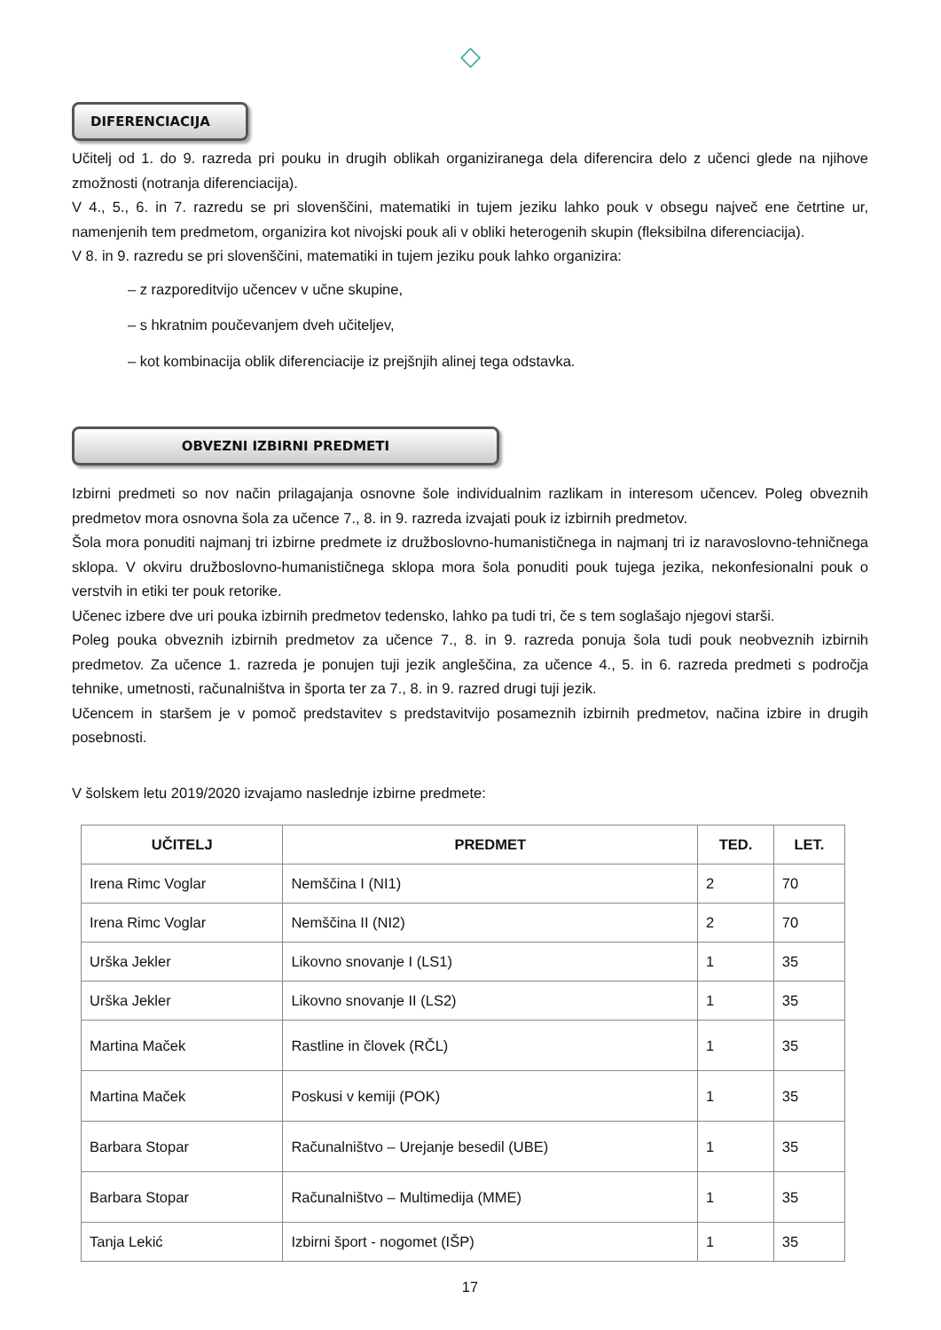◇
DIFERENCIACIJA
Učitelj od 1. do 9. razreda pri pouku in drugih oblikah organiziranega dela diferencira delo z učenci glede na njihove zmožnosti (notranja diferenciacija).
V 4., 5., 6. in 7. razredu se pri slovenščini, matematiki in tujem jeziku lahko pouk v obsegu največ ene četrtine ur, namenjenih tem predmetom, organizira kot nivojski pouk ali v obliki heterogenih skupin (fleksibilna diferenciacija).
V 8. in 9. razredu se pri slovenščini, matematiki in tujem jeziku pouk lahko organizira:
– z razporeditvijo učencev v učne skupine,
– s hkratnim poučevanjem dveh učiteljev,
– kot kombinacija oblik diferenciacije iz prejšnjih alinej tega odstavka.
OBVEZNI IZBIRNI PREDMETI
Izbirni predmeti so nov način prilagajanja osnovne šole individualnim razlikam in interesom učencev. Poleg obveznih predmetov mora osnovna šola za učence 7., 8. in 9. razreda izvajati pouk iz izbirnih predmetov.
Šola mora ponuditi najmanj tri izbirne predmete iz družboslovno-humanističnega in najmanj tri iz naravoslovno-tehničnega sklopa. V okviru družboslovno-humanističnega sklopa mora šola ponuditi pouk tujega jezika, nekonfesionalni pouk o verstvih in etiki ter pouk retorike.
Učenec izbere dve uri pouka izbirnih predmetov tedensko, lahko pa tudi tri, če s tem soglašajo njegovi starši.
Poleg pouka obveznih izbirnih predmetov za učence 7., 8. in 9. razreda ponuja šola tudi pouk neobveznih izbirnih predmetov. Za učence 1. razreda je ponujen tuji jezik angleščina, za učence 4., 5. in 6. razreda predmeti s področja tehnike, umetnosti, računalništva in športa ter za 7., 8. in 9. razred drugi tuji jezik.
Učencem in staršem je v pomoč predstavitev s predstavitvijo posameznih izbirnih predmetov, načina izbire in drugih posebnosti.
V šolskem letu 2019/2020 izvajamo naslednje izbirne predmete:
| UČITELJ | PREDMET | TED. | LET. |
| --- | --- | --- | --- |
| Irena Rimc Voglar | Nemščina I (NI1) | 2 | 70 |
| Irena Rimc Voglar | Nemščina II (NI2) | 2 | 70 |
| Urška Jekler | Likovno snovanje I (LS1) | 1 | 35 |
| Urška Jekler | Likovno snovanje II (LS2) | 1 | 35 |
| Martina Maček | Rastline in človek (RČL) | 1 | 35 |
| Martina Maček | Poskusi v kemiji (POK) | 1 | 35 |
| Barbara Stopar | Računalništvo – Urejanje besedil (UBE) | 1 | 35 |
| Barbara Stopar | Računalništvo – Multimedija (MME) | 1 | 35 |
| Tanja Lekić | Izbirni šport - nogomet (IŠP) | 1 | 35 |
17